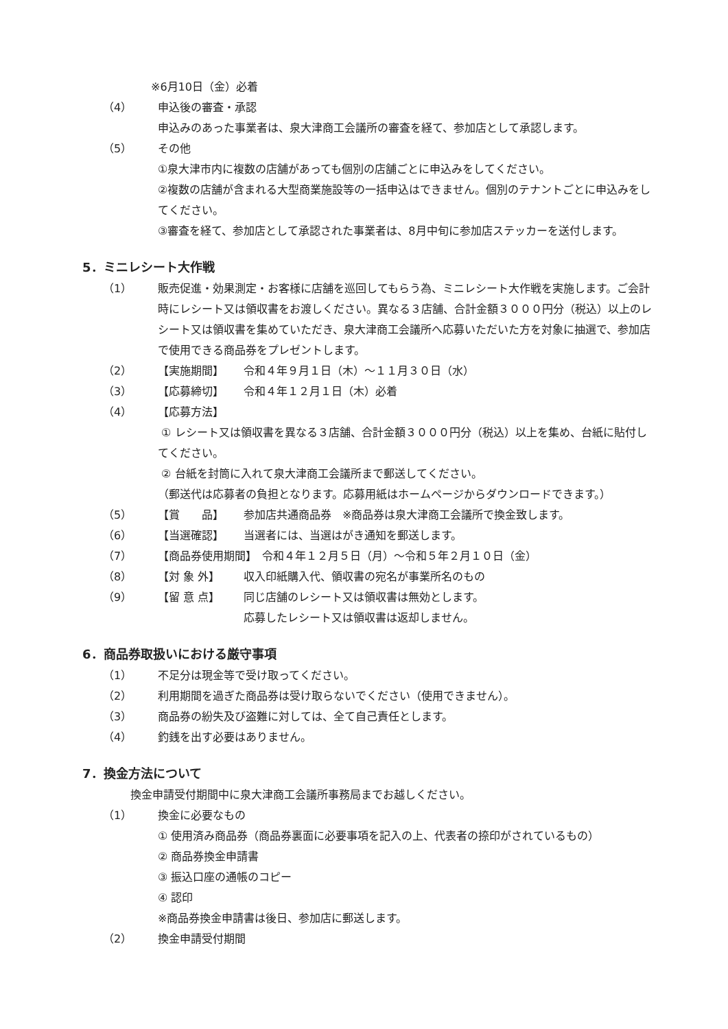※6月10日（金）必着
（4） 申込後の審査・承認
申込みのあった事業者は、泉大津商工会議所の審査を経て、参加店として承認します。
（5） その他
①泉大津市内に複数の店舗があっても個別の店舗ごとに申込みをしてください。
②複数の店舗が含まれる大型商業施設等の一括申込はできません。個別のテナントごとに申込みをしてください。
③審査を経て、参加店として承認された事業者は、8月中旬に参加店ステッカーを送付します。
5．ミニレシート大作戦
（1） 販売促進・効果測定・お客様に店舗を巡回してもらう為、ミニレシート大作戦を実施します。ご会計時にレシート又は領収書をお渡しください。異なる３店舗、合計金額３０００円分（税込）以上のレシート又は領収書を集めていただき、泉大津商工会議所へ応募いただいた方を対象に抽選で、参加店で使用できる商品券をプレゼントします。
（2） 【実施期間】 令和４年９月１日（木）～１１月３０日（水）
（3） 【応募締切】 令和４年１２月１日（木）必着
（4） 【応募方法】
① レシート又は領収書を異なる３店舗、合計金額３０００円分（税込）以上を集め、台紙に貼付してください。
② 台紙を封筒に入れて泉大津商工会議所まで郵送してください。
（郵送代は応募者の負担となります。応募用紙はホームページからダウンロードできます。）
（5） 【賞　　品】 参加店共通商品券　※商品券は泉大津商工会議所で換金致します。
（6） 【当選確認】 当選者には、当選はがき通知を郵送します。
（7） 【商品券使用期間】　令和４年１２月５日（月）～令和５年２月１０日（金）
（8） 【対 象 外】 収入印紙購入代、領収書の宛名が事業所名のもの
（9） 【留 意 点】 同じ店舗のレシート又は領収書は無効とします。
応募したレシート又は領収書は返却しません。
6．商品券取扱いにおける厳守事項
（1） 不足分は現金等で受け取ってください。
（2） 利用期間を過ぎた商品券は受け取らないでください（使用できません）。
（3） 商品券の紛失及び盗難に対しては、全て自己責任とします。
（4） 釣銭を出す必要はありません。
7．換金方法について
換金申請受付期間中に泉大津商工会議所事務局までお越しください。
（1） 換金に必要なもの
① 使用済み商品券（商品券裏面に必要事項を記入の上、代表者の捺印がされているもの）
② 商品券換金申請書
③ 振込口座の通帳のコピー
④ 認印
※商品券換金申請書は後日、参加店に郵送します。
（2） 換金申請受付期間